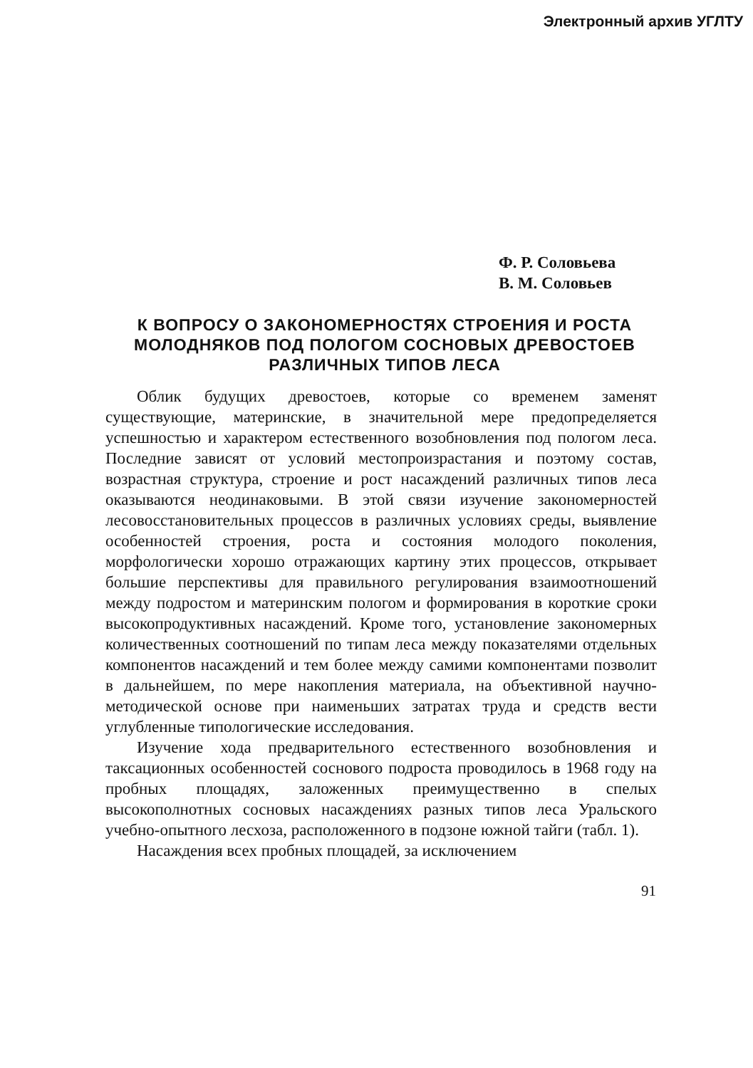Электронный архив УГЛТУ
Ф. Р. Соловьева
В. М. Соловьев
К ВОПРОСУ О ЗАКОНОМЕРНОСТЯХ СТРОЕНИЯ И РОСТА МОЛОДНЯКОВ ПОД ПОЛОГОМ СОСНОВЫХ ДРЕВОСТОЕВ РАЗЛИЧНЫХ ТИПОВ ЛЕСА
Облик будущих древостоев, которые со временем заменят существующие, материнские, в значительной мере предопределяется успешностью и характером естественного возобновления под пологом леса. Последние зависят от условий местопроизрастания и поэтому состав, возрастная структура, строение и рост насаждений различных типов леса оказываются неодинаковыми. В этой связи изучение закономерностей лесовосстановительных процессов в различных условиях среды, выявление особенностей строения, роста и состояния молодого поколения, морфологически хорошо отражающих картину этих процессов, открывает большие перспективы для правильного регулирования взаимоотношений между подростом и материнским пологом и формирования в короткие сроки высокопродуктивных насаждений. Кроме того, установление закономерных количественных соотношений по типам леса между показателями отдельных компонентов насаждений и тем более между самими компонентами позволит в дальнейшем, по мере накопления материала, на объективной научно-методической основе при наименьших затратах труда и средств вести углубленные типологические исследования.
Изучение хода предварительного естественного возобновления и таксационных особенностей соснового подроста проводилось в 1968 году на пробных площадях, заложенных преимущественно в спелых высокополнотных сосновых насаждениях разных типов леса Уральского учебно-опытного лесхоза, расположенного в подзоне южной тайги (табл. 1).
Насаждения всех пробных площадей, за исключением
91